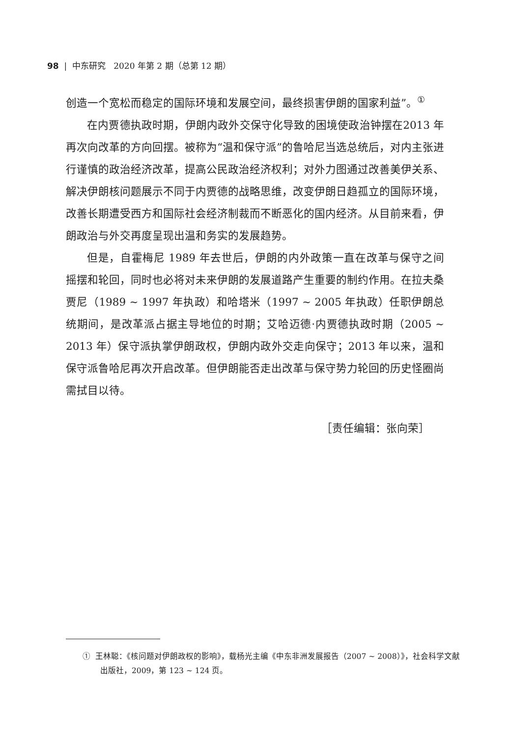98 | 中东研究 2020 年第 2 期（总第 12 期）
创造一个宽松而稳定的国际环境和发展空间，最终损害伊朗的国家利益”。<sup>①</sup>
在内贾德执政时期，伊朗内政外交保守化导致的困境使政治钟摆在2013 年再次向改革的方向回摆。被称为“温和保守派”的鲁哈尼当选总统后，对内主张进行谨慎的政治经济改革，提高公民政治经济权利；对外力图通过改善美伊关系、解决伊朗核问题展示不同于内贾德的战略思维，改变伊朗日趋孤立的国际环境，改善长期遭受西方和国际社会经济制裁而不断恶化的国内经济。从目前来看，伊朗政治与外交再度呈现出温和务实的发展趋势。
但是，自霍梅尼 1989 年去世后，伊朗的内外政策一直在改革与保守之间摇摆和轮回，同时也必将对未来伊朗的发展道路产生重要的制约作用。在拉夫桑贾尼（1989 ~ 1997 年执政）和哈塔米（1997 ~ 2005 年执政）任职伊朗总统期间，是改革派占据主导地位的时期；艾哈迈德·内贾德执政时期（2005 ~ 2013 年）保守派执掌伊朗政权，伊朗内政外交走向保守；2013 年以来，温和保守派鲁哈尼再次开启改革。但伊朗能否走出改革与保守势力轮回的历史怪圈尚需拭目以待。
［责任编辑：张向荣］
① 王林聪：《核问题对伊朗政权的影响》，载杨光主编《中东非洲发展报告（2007 ~ 2008）》，社会科学文献出版社，2009，第 123 ~ 124 页。